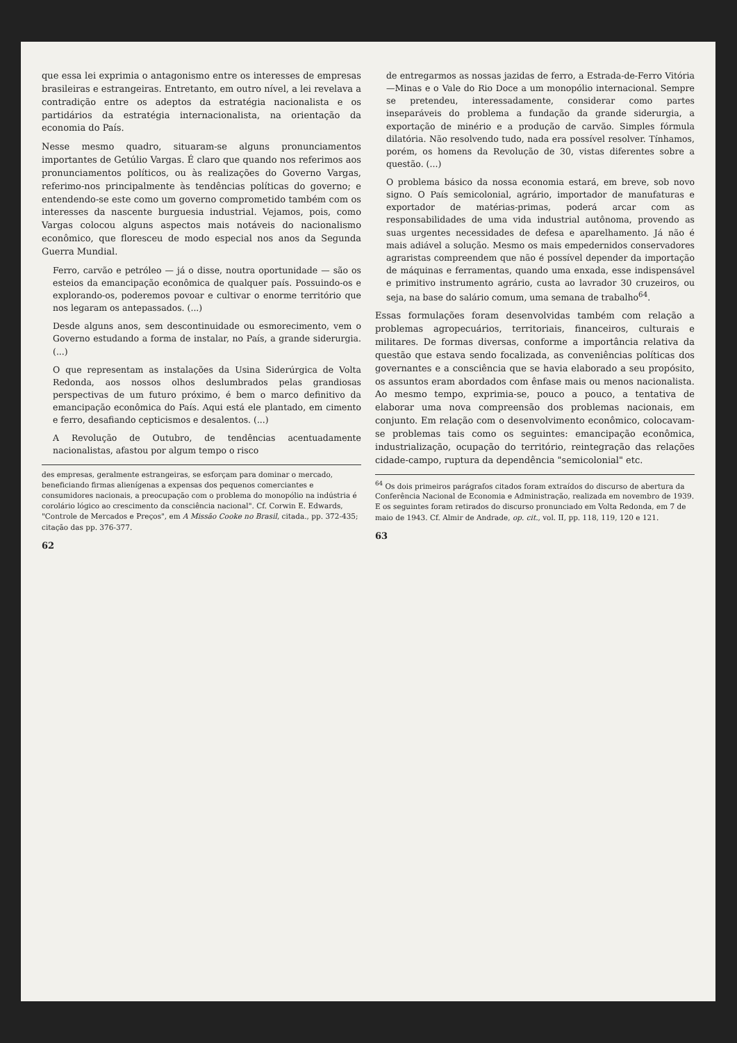que essa lei exprimia o antagonismo entre os interesses de empresas brasileiras e estrangeiras. Entretanto, em outro nível, a lei revelava a contradição entre os adeptos da estratégia nacionalista e os partidários da estratégia internacionalista, na orientação da economia do País.
Nesse mesmo quadro, situaram-se alguns pronunciamentos importantes de Getúlio Vargas. É claro que quando nos referimos aos pronunciamentos políticos, ou às realizações do Governo Vargas, referimo-nos principalmente às tendências políticas do governo; e entendendo-se este como um governo comprometido também com os interesses da nascente burguesia industrial. Vejamos, pois, como Vargas colocou alguns aspectos mais notáveis do nacionalismo econômico, que floresceu de modo especial nos anos da Segunda Guerra Mundial.
Ferro, carvão e petróleo — já o disse, noutra oportunidade — são os esteios da emancipação econômica de qualquer país. Possuindo-os e explorando-os, poderemos povoar e cultivar o enorme território que nos legaram os antepassados. (...)
Desde alguns anos, sem descontinuidade ou esmorecimento, vem o Governo estudando a forma de instalar, no País, a grande siderurgia. (...)
O que representam as instalações da Usina Siderúrgica de Volta Redonda, aos nossos olhos deslumbrados pelas grandiosas perspectivas de um futuro próximo, é bem o marco definitivo da emancipação econômica do País. Aqui está ele plantado, em cimento e ferro, desafiando cepticismos e desalentos. (...)
A Revolução de Outubro, de tendências acentuadamente nacionalistas, afastou por algum tempo o risco
des empresas, geralmente estrangeiras, se esforçam para dominar o mercado, beneficiando firmas alienígenas a expensas dos pequenos comerciantes e consumidores nacionais, a preocupação com o problema do monopólio na indústria é corolário lógico ao crescimento da consciência nacional". Cf. Corwin E. Edwards, "Controle de Mercados e Preços", em A Missão Cooke no Brasil, citada., pp. 372-435; citação das pp. 376-377.
62
de entregarmos as nossas jazidas de ferro, a Estrada-de-Ferro Vitória—Minas e o Vale do Rio Doce a um monopólio internacional. Sempre se pretendeu, interessadamente, considerar como partes inseparáveis do problema a fundação da grande siderurgia, a exportação de minério e a produção de carvão. Simples fórmula dilatória. Não resolvendo tudo, nada era possível resolver. Tínhamos, porém, os homens da Revolução de 30, vistas diferentes sobre a questão. (...)
O problema básico da nossa economia estará, em breve, sob novo signo. O País semicolonial, agrário, importador de manufaturas e exportador de matérias-primas, poderá arcar com as responsabilidades de uma vida industrial autônoma, provendo as suas urgentes necessidades de defesa e aparelhamento. Já não é mais adiável a solução. Mesmo os mais empedernidos conservadores agraristas compreendem que não é possível depender da importação de máquinas e ferramentas, quando uma enxada, esse indispensável e primitivo instrumento agrário, custa ao lavrador 30 cruzeiros, ou seja, na base do salário comum, uma semana de trabalho<sup>64</sup>.
Essas formulações foram desenvolvidas também com relação a problemas agropecuários, territoriais, financeiros, culturais e militares. De formas diversas, conforme a importância relativa da questão que estava sendo focalizada, as conveniências políticas dos governantes e a consciência que se havia elaborado a seu propósito, os assuntos eram abordados com ênfase mais ou menos nacionalista. Ao mesmo tempo, exprimia-se, pouco a pouco, a tentativa de elaborar uma nova compreensão dos problemas nacionais, em conjunto. Em relação com o desenvolvimento econômico, colocavam-se problemas tais como os seguintes: emancipação econômica, industrialização, ocupação do território, reintegração das relações cidade-campo, ruptura da dependência "semicolonial" etc.
<sup>64</sup> Os dois primeiros parágrafos citados foram extraídos do discurso de abertura da Conferência Nacional de Economia e Administração, realizada em novembro de 1939. E os seguintes foram retirados do discurso pronunciado em Volta Redonda, em 7 de maio de 1943. Cf. Almir de Andrade, op. cit., vol. II, pp. 118, 119, 120 e 121.
63